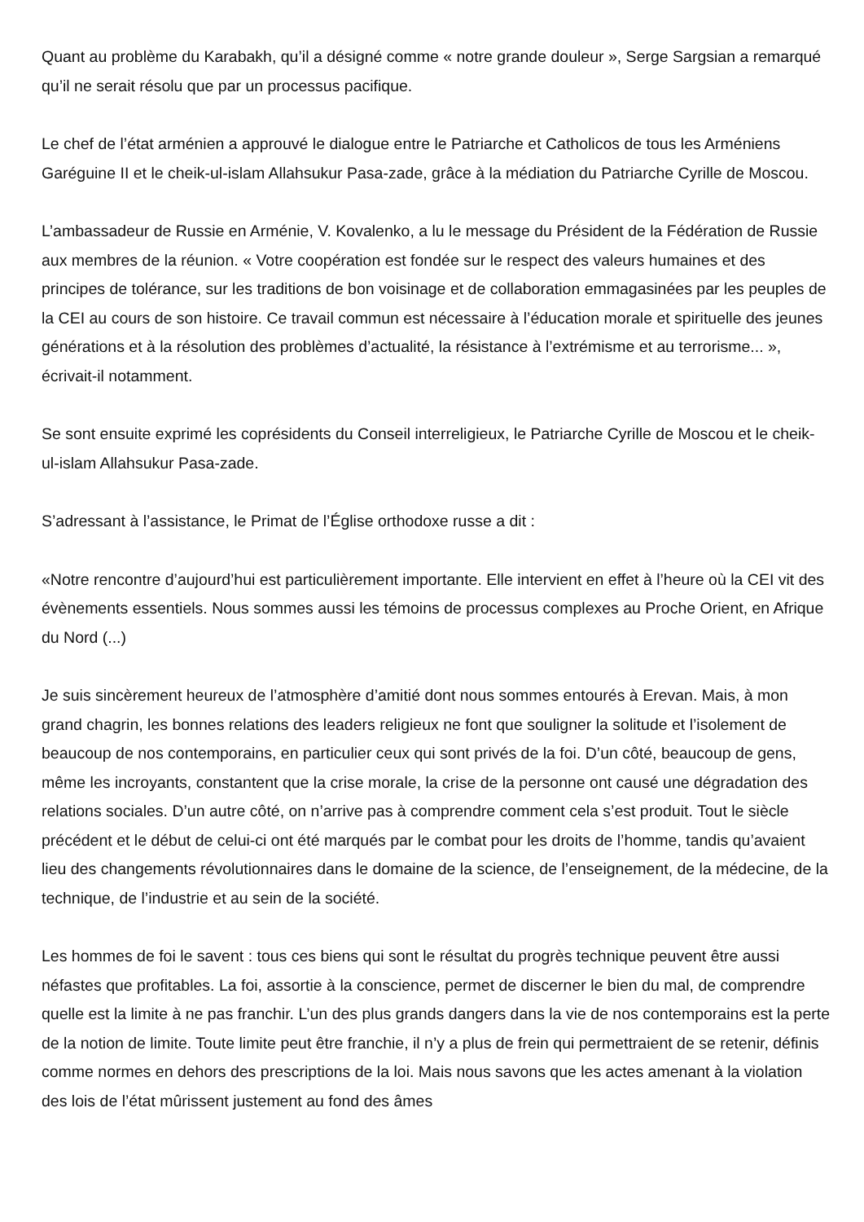Quant au problème du Karabakh, qu’il a désigné comme « notre grande douleur », Serge Sargsian a remarqué qu’il ne serait résolu que par un processus pacifique.
Le chef de l’état arménien a approuvé le dialogue entre le Patriarche et Catholicos de tous les Arméniens Garéguine II et le cheik-ul-islam Allahsukur Pasa-zade, grâce à la médiation du Patriarche Cyrille de Moscou.
L’ambassadeur de Russie en Arménie, V. Kovalenko, a lu le message du Président de la Fédération de Russie aux membres de la réunion. « Votre coopération est fondée sur le respect des valeurs humaines et des principes de tolérance, sur les traditions de bon voisinage et de collaboration emmagasinées par les peuples de la CEI au cours de son histoire. Ce travail commun est nécessaire à l’éducation morale et spirituelle des jeunes générations et à la résolution des problèmes d’actualité, la résistance à l’extrémisme et au terrorisme... », écrivait-il notamment.
Se sont ensuite exprimé les coprésidents du Conseil interreligieux, le Patriarche Cyrille de Moscou et le cheik-ul-islam Allahsukur Pasa-zade.
S’adressant à l’assistance, le Primat de l’Église orthodoxe russe a dit :
«Notre rencontre d’aujourd’hui est particulièrement importante. Elle intervient en effet à l’heure où la CEI vit des évènements essentiels. Nous sommes aussi les témoins de processus complexes au Proche Orient, en Afrique du Nord (...)
Je suis sincèrement heureux de l’atmosphère d’amitié dont nous sommes entourés à Erevan. Mais, à mon grand chagrin, les bonnes relations des leaders religieux ne font que souligner la solitude et l’isolement de beaucoup de nos contemporains, en particulier ceux qui sont privés de la foi. D’un côté, beaucoup de gens, même les incroyants, constantent que la crise morale, la crise de la personne ont causé une dégradation des relations sociales. D’un autre côté, on n’arrive pas à comprendre comment cela s’est produit. Tout le siècle précédent et le début de celui-ci ont été marqués par le combat pour les droits de l’homme, tandis qu’avaient lieu des changements révolutionnaires dans le domaine de la science, de l’enseignement, de la médecine, de la technique, de l’industrie et au sein de la société.
Les hommes de foi le savent : tous ces biens qui sont le résultat du progrès technique peuvent être aussi néfastes que profitables. La foi, assortie à la conscience, permet de discerner le bien du mal, de comprendre quelle est la limite à ne pas franchir. L’un des plus grands dangers dans la vie de nos contemporains est la perte de la notion de limite. Toute limite peut être franchie, il n’y a plus de frein qui permettraient de se retenir, définis comme normes en dehors des prescriptions de la loi. Mais nous savons que les actes amenant à la violation des lois de l’état mûrissent justement au fond des âmes